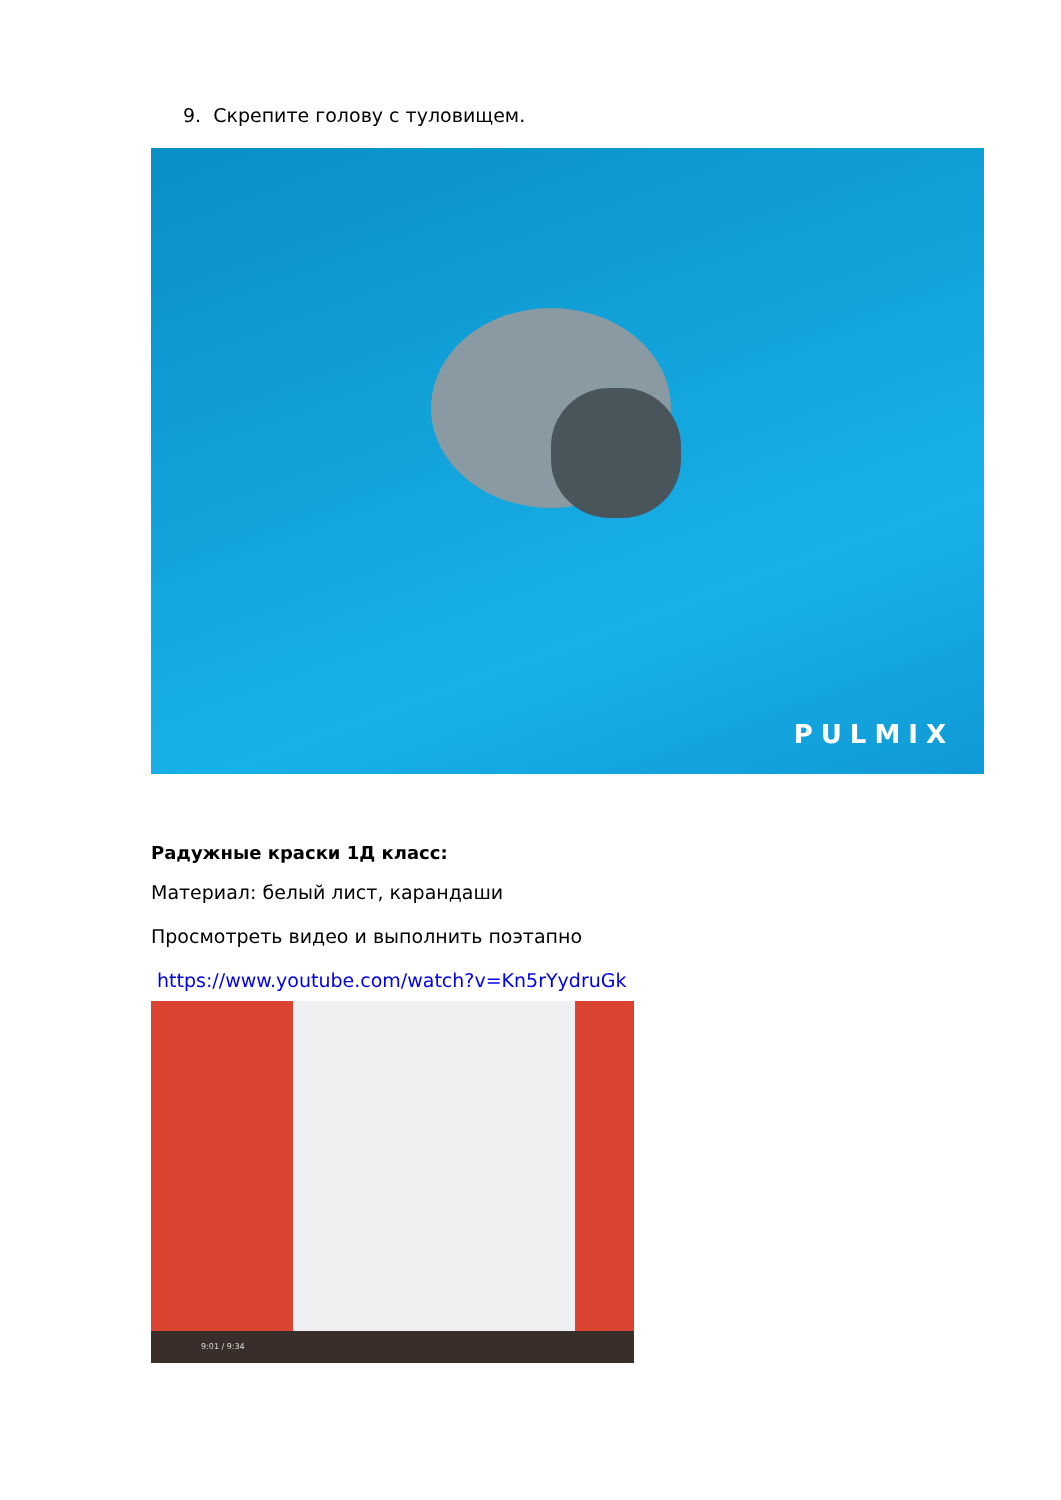9. Скрепите голову с туловищем.
PULMIX
Радужные краски 1Д класс:
Материал: белый лист, карандаши
Просмотреть видео и выполнить поэтапно
https://www.youtube.com/watch?v=Kn5rYydruGk
9:01 / 9:34